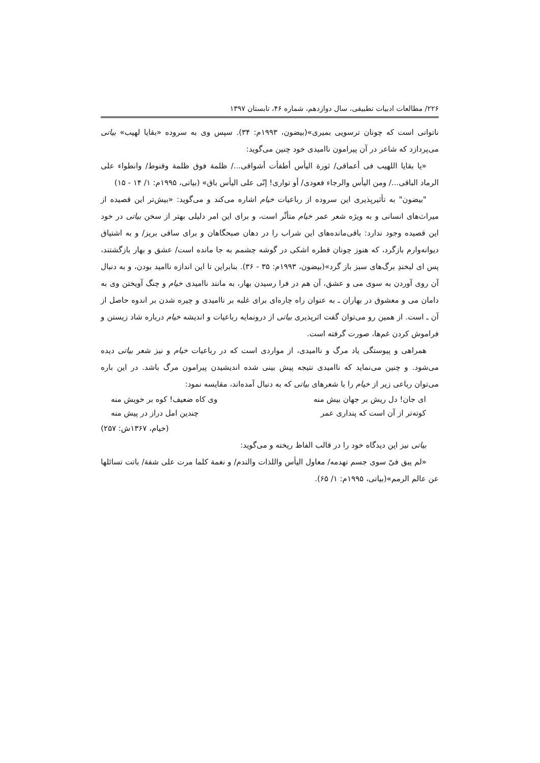۲۲۶/ مطالعات ادبیات تطبیقی، سال دوازدهم، شماره ۴۶، تابستان ۱۳۹۷
ناتوانی است که چونان ترسویی بمیری»(بیضون، ۱۹۹۳م: ۳۴). سپس وی به سروده «بقایا لهیب» بیاتی می‌پردازد که شاعر در آن پیرامون ناامیدی خود چنین می‌گوید:
«یا بقایا اللهیب فی أعماقی/ ثورة الیأس أطفأت أشواقی.../ ظلمة فوق ظلمة وقنوط/ وانطواء علی الرماد الباقی.../ ومن الیأس والرجاء فعودی/ أو تواری! إنّی علی الیأس باق» (بیاتی، ۱۹۹۵م: ۱/ ۱۴ - ۱۵)
"بیضون" به تأثیرپذیری این سروده از رباعیات خیام اشاره می‌کند و می‌گوید: «بیش‌تر این قصیده از میراث‌های انسانی و به ویژه شعر عمر خیام متأثّر است، و برای این امر دلیلی بهتر از سخن بیاتی در خود این قصیده وجود ندارد: باقی‌مانده‌های این شراب را در دهان صبحگاهان و برای ساقی بریز/ و به اشتیاق دیوانه‌وارم بازگرد، که هنوز چونان قطره اشکی در گوشه چشمم به جا مانده است/ عشق و بهار بازگشتند، پس ای لبخندِ برگ‌های سبز باز گرد»(بیضون، ۱۹۹۳م: ۳۵ - ۳۶). بنابراین تا این اندازه ناامید بودن، و به دنبال آن روی آوردن به سوی می و عشق، آن هم در فرا رسیدن بهار، به مانند ناامیدی خیام و چنگ آویختن وی به دامان می و معشوق در بهاران ـ به عنوان راه چاره‌ای برای غلبه بر ناامیدی و چیره شدن بر اندوه حاصل از آن ـ است. از همین رو می‌توان گفت اثرپذیری بیاتی از درونمایه رباعیات و اندیشه خیام درباره شاد زیستن و فراموش کردن غم‌ها، صورت گرفته است.
همراهی و پیوستگی یاد مرگ و ناامیدی، از مواردی است که در رباعیات خیام و نیز شعر بیاتی دیده می‌شود. و چنین می‌نماید که ناامیدی نتیجه پیش بینی شده اندیشیدن پیرامون مرگ باشد. در این باره می‌توان رباعی زیر از خیام را با شعرهای بیاتی که به دنبال آمده‌اند، مقایسه نمود:
ای جان! دل ریش بر جهان بیش منه وی کاه ضعیف! کوه بر خویش منه
کوته‌تر از آن است که پنداری عمر چندین امل دراز در پیش منه
(خیام، ۱۳۶۷ش: ۲۵۷)
بیاتی نیز این دیدگاه خود را در قالب الفاظ ریخته و می‌گوید:
«لم یبق فیّ سوی جسم تهدمه/ معاول الیأس واللذات والندم/ و نغمة کلما مرت علی شفة/ باتت تسائلها عن عالم الرمم»(بیاتی، ۱۹۹۵م: ۱/ ۶۵).